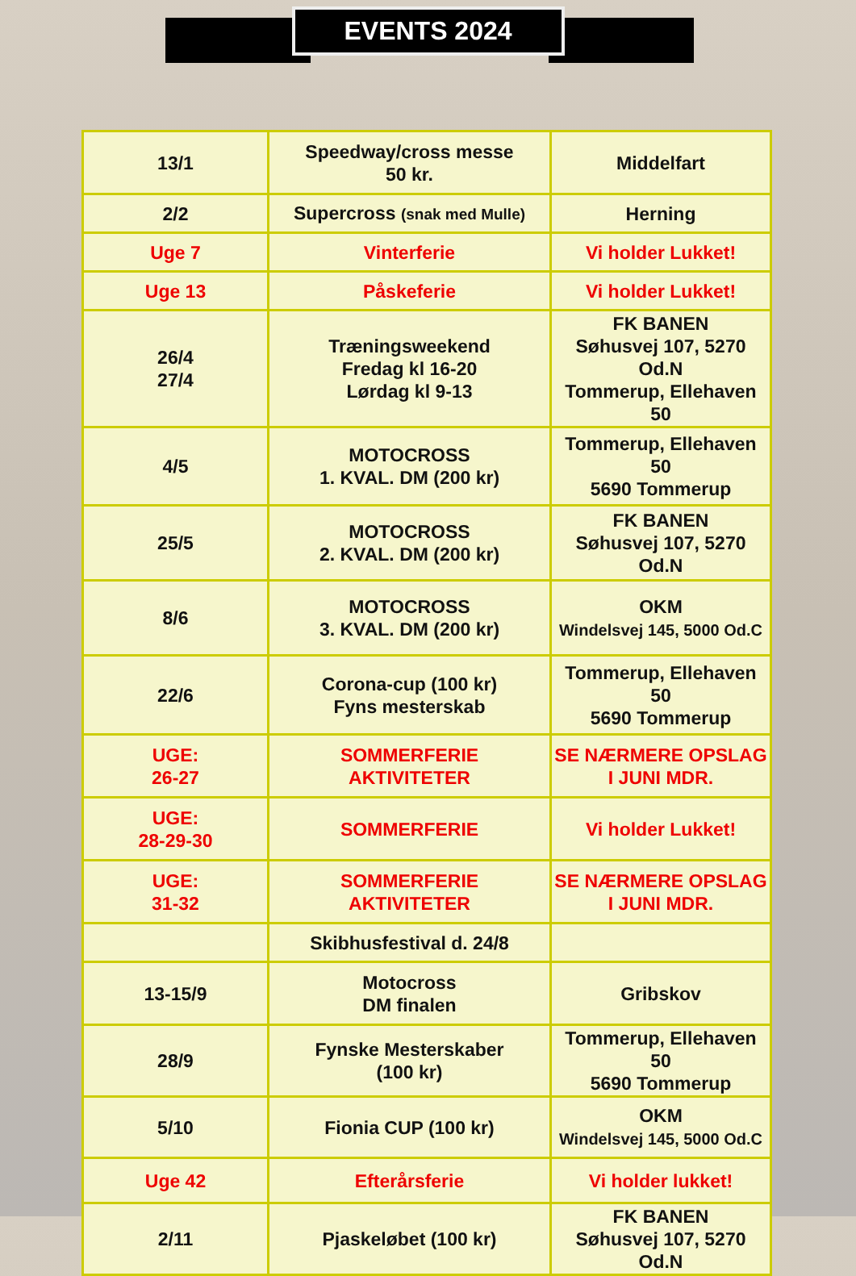EVENTS 2024
| 13/1 | Speedway/cross messe 50 kr. | Middelfart |
| 2/2 | Supercross (snak med Mulle) | Herning |
| Uge 7 | Vinterferie | Vi holder Lukket! |
| Uge 13 | Påskeferie | Vi holder Lukket! |
| 26/4 27/4 | Træningsweekend Fredag kl 16-20 Lørdag kl 9-13 | FK BANEN Søhusvej 107, 5270 Od.N Tommerup, Ellehaven 50 |
| 4/5 | MOTOCROSS 1. KVAL. DM (200 kr) | Tommerup, Ellehaven 50 5690 Tommerup |
| 25/5 | MOTOCROSS 2. KVAL. DM (200 kr) | FK BANEN Søhusvej 107, 5270 Od.N |
| 8/6 | MOTOCROSS 3. KVAL. DM (200 kr) | OKM Windelsvej 145, 5000 Od.C |
| 22/6 | Corona-cup (100 kr) Fyns mesterskab | Tommerup, Ellehaven 50 5690 Tommerup |
| UGE: 26-27 | SOMMERFERIE AKTIVITETER | SE NÆRMERE OPSLAG I JUNI MDR. |
| UGE: 28-29-30 | SOMMERFERIE | Vi holder Lukket! |
| UGE: 31-32 | SOMMERFERIE AKTIVITETER | SE NÆRMERE OPSLAG I JUNI MDR. |
| | Skibhusfestival d. 24/8 | |
| 13-15/9 | Motocross DM finalen | Gribskov |
| 28/9 | Fynske Mesterskaber (100 kr) | Tommerup, Ellehaven 50 5690 Tommerup |
| 5/10 | Fionia CUP (100 kr) | OKM Windelsvej 145, 5000 Od.C |
| Uge 42 | Efterårsferie | Vi holder lukket! |
| 2/11 | Pjaskeløbet (100 kr) | FK BANEN Søhusvej 107, 5270 Od.N |